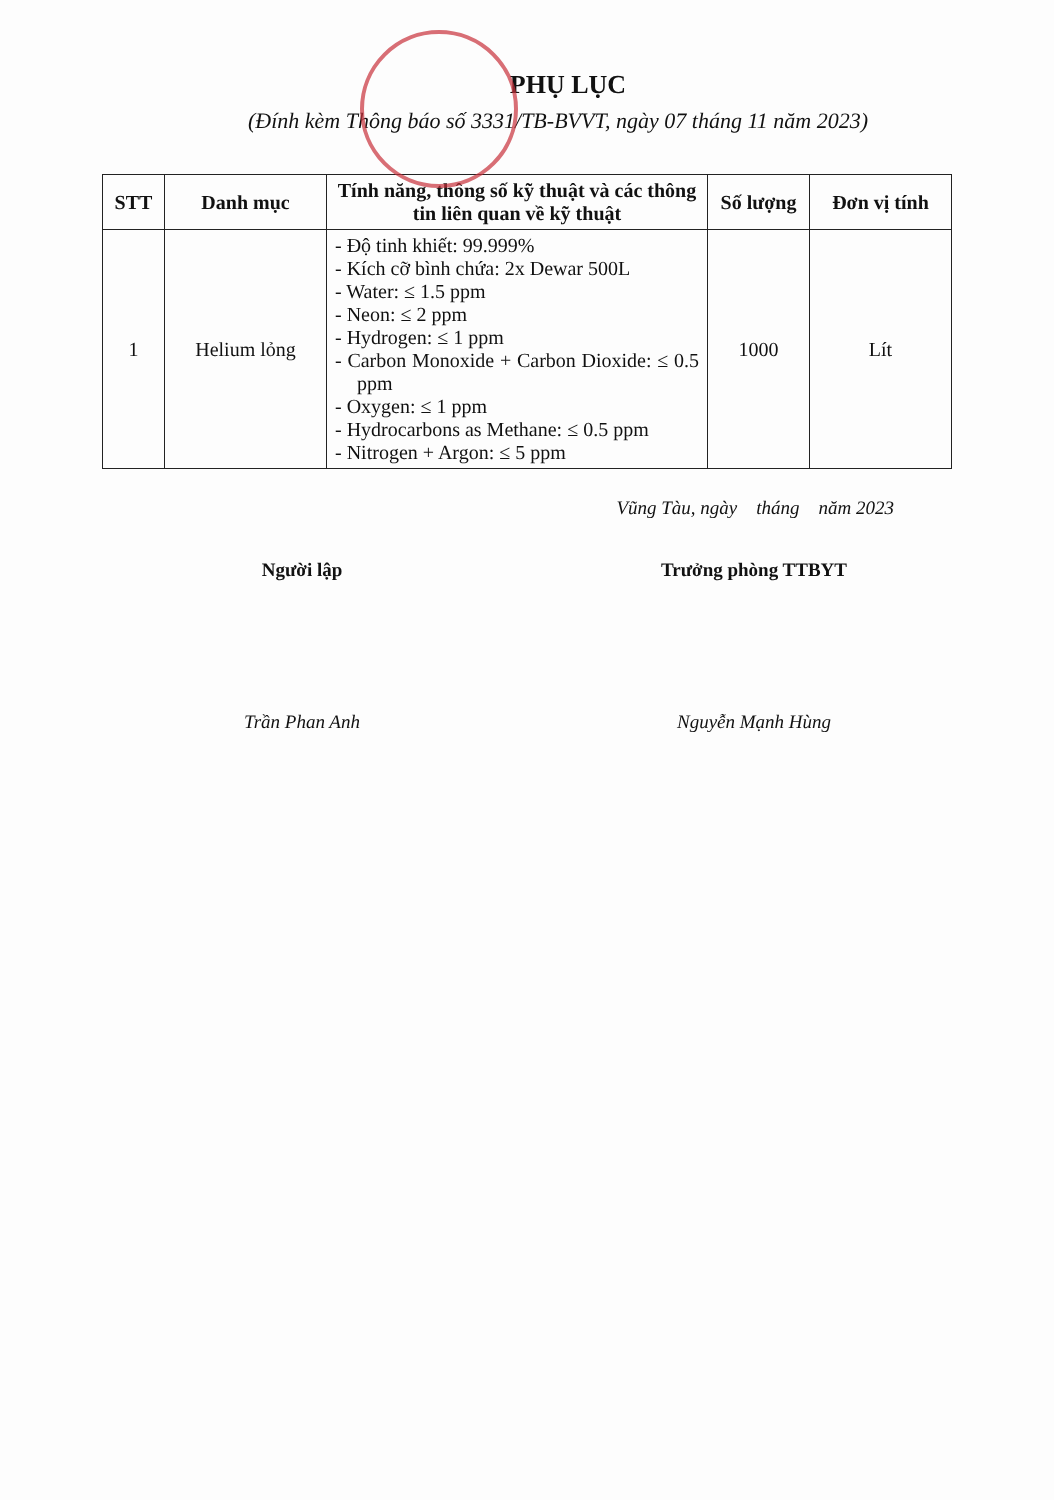PHỤ LỤC
(Đính kèm Thông báo số 3331/TB-BVVT, ngày 07 tháng 11 năm 2023)
| STT | Danh mục | Tính năng, thông số kỹ thuật và các thông tin liên quan về kỹ thuật | Số lượng | Đơn vị tính |
| --- | --- | --- | --- | --- |
| 1 | Helium lỏng | - Độ tinh khiết: 99.999% - Kích cỡ bình chứa: 2x Dewar 500L - Water: ≤ 1.5 ppm - Neon: ≤ 2 ppm - Hydrogen: ≤ 1 ppm - Carbon Monoxide + Carbon Dioxide: ≤ 0.5 ppm - Oxygen: ≤ 1 ppm - Hydrocarbons as Methane: ≤ 0.5 ppm - Nitrogen + Argon: ≤ 5 ppm | 1000 | Lít |
Vũng Tàu, ngày tháng năm 2023
Người lập
Trần Phan Anh
Trưởng phòng TTBYT
Nguyễn Mạnh Hùng